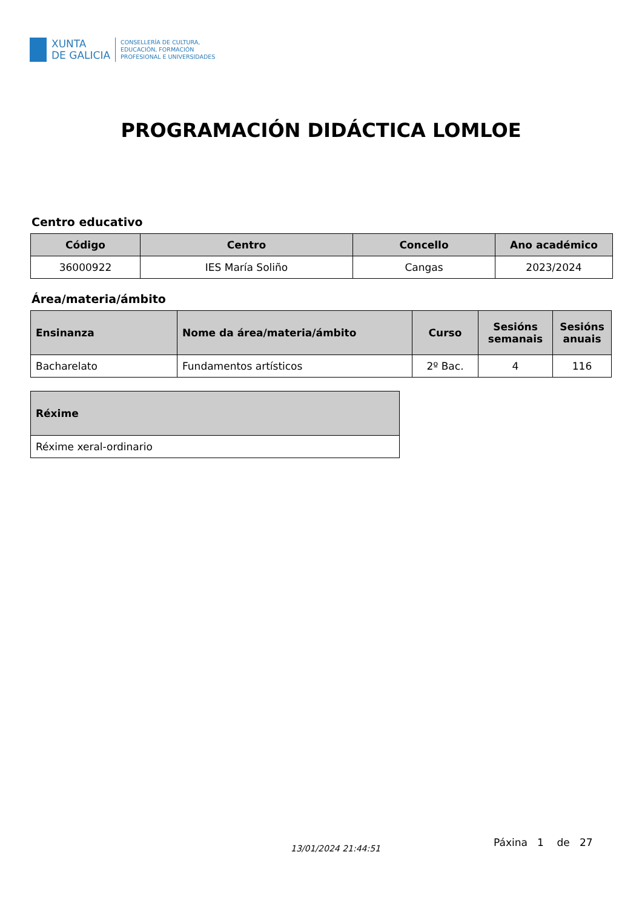XUNTA
DE GALICIA
CONSELLERÍA DE CULTURA,
EDUCACIÓN, FORMACIÓN
PROFESIONAL E UNIVERSIDADES
PROGRAMACIÓN DIDÁCTICA LOMLOE
Centro educativo
| Código | Centro | Concello | Ano académico |
| --- | --- | --- | --- |
| 36000922 | IES María Soliño | Cangas | 2023/2024 |
Área/materia/ámbito
| Ensinanza | Nome da área/materia/ámbito | Curso | Sesións semanais | Sesións anuais |
| --- | --- | --- | --- | --- |
| Bacharelato | Fundamentos artísticos | 2º Bac. | 4 | 116 |
| Réxime |
| --- |
| Réxime xeral-ordinario |
13/01/2024 21:44:51
Páxina 1 de 27